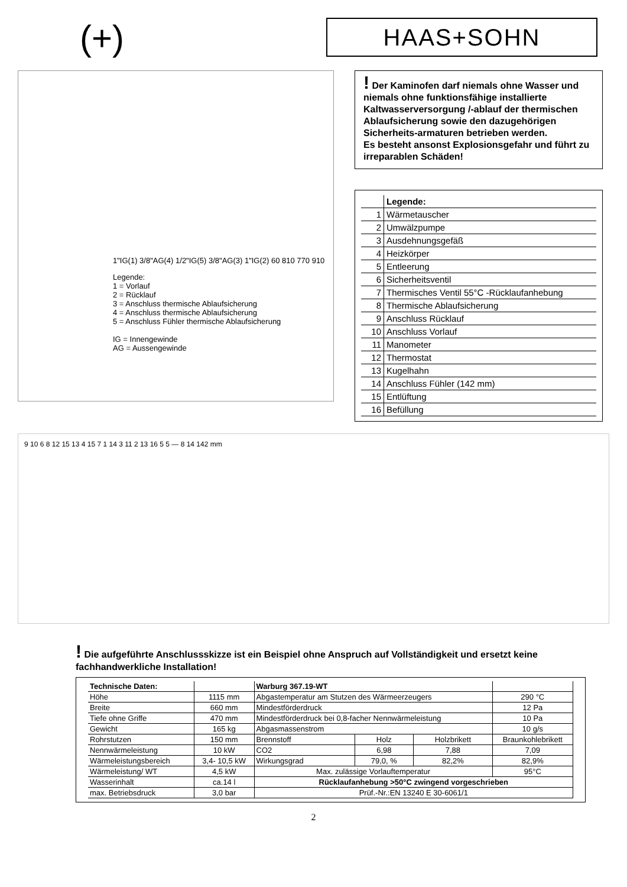(+)
HAAS+SOHN
1"IG(1) 3/8"AG(4) 1/2"IG(5) 3/8"AG(3) 1"IG(2) 60 810 770 910
Legende:
1 = Vorlauf
2 = Rücklauf
3 = Anschluss thermische Ablaufsicherung
4 = Anschluss thermische Ablaufsicherung
5 = Anschluss Fühler thermische Ablaufsicherung
IG = Innengewinde
AG = Aussengewinde
! Der Kaminofen darf niemals ohne Wasser und niemals ohne funktionsfähige installierte Kaltwasserversorgung /-ablauf der thermischen Ablaufsicherung sowie den dazugehörigen Sicherheits-armaturen betrieben werden.
Es besteht ansonst Explosionsgefahr und führt zu irreparablen Schäden!
| | Legende: |
| 1 | Wärmetauscher |
| 2 | Umwälzpumpe |
| 3 | Ausdehnungsgefäß |
| 4 | Heizkörper |
| 5 | Entleerung |
| 6 | Sicherheitsventil |
| 7 | Thermisches Ventil 55°C -Rücklaufanhebung |
| 8 | Thermische Ablaufsicherung |
| 9 | Anschluss Rücklauf |
| 10 | Anschluss Vorlauf |
| 11 | Manometer |
| 12 | Thermostat |
| 13 | Kugelhahn |
| 14 | Anschluss Fühler (142 mm) |
| 15 | Entlüftung |
| 16 | Befüllung |
9 10 6 8 12 15 13 4 15 7 1 14 3 11 2 13 16 5 5 — 8 14 142 mm
! Die aufgeführte Anschlussskizze ist ein Beispiel ohne Anspruch auf Vollständigkeit und ersetzt keine fachhandwerkliche Installation!
| Technische Daten: | | Warburg 367.19-WT | | | |
| --- | --- | --- | --- | --- | --- |
| Höhe | 1115 mm | Abgastemperatur am Stutzen des Wärmeerzeugers | | | 290 °C |
| Breite | 660 mm | Mindestförderdruck | | | 12 Pa |
| Tiefe ohne Griffe | 470 mm | Mindestförderdruck bei 0,8-facher Nennwärmeleistung | | | 10 Pa |
| Gewicht | 165 kg | Abgasmassenstrom | | | 10 g/s |
| Rohrstutzen | 150 mm | Brennstoff | Holz | Holzbrikett | Braunkohlebrikett |
| Nennwärmeleistung | 10 kW | CO2 | 6,98 | 7,88 | 7,09 |
| Wärmeleistungsbereich | 3,4- 10,5 kW | Wirkungsgrad | 79,0, % | 82,2% | 82,9% |
| Wärmeleistung/ WT | 4,5 kW | Max. zulässige Vorlauftemperatur | | | 95°C |
| Wasserinhalt | ca.14 l | Rücklaufanhebung >50°C zwingend vorgeschrieben | | | |
| max. Betriebsdruck | 3,0 bar | Prüf.-Nr.:EN 13240 E 30-6061/1 | | | |
2